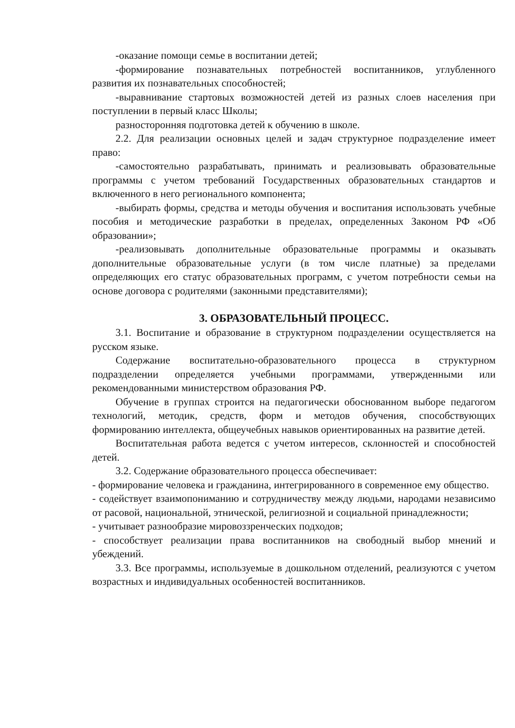-оказание помощи семье в воспитании детей;
-формирование познавательных потребностей воспитанников, углубленного развития их познавательных способностей;
-выравнивание стартовых возможностей детей из разных слоев населения при поступлении в первый класс Школы;
разносторонняя подготовка детей к обучению в школе.
2.2. Для реализации основных целей и задач структурное подразделение имеет право:
-самостоятельно разрабатывать, принимать и реализовывать образовательные программы с учетом требований Государственных образовательных стандартов и включенного в него регионального компонента;
-выбирать формы, средства и методы обучения и воспитания использовать учебные пособия и методические разработки в пределах, определенных Законом РФ «Об образовании»;
-реализовывать дополнительные образовательные программы и оказывать дополнительные образовательные услуги (в том числе платные) за пределами определяющих его статус образовательных программ, с учетом потребности семьи на основе договора с родителями (законными представителями);
3. ОБРАЗОВАТЕЛЬНЫЙ ПРОЦЕСС.
3.1. Воспитание и образование в структурном подразделении осуществляется на русском языке.
Содержание воспитательно-образовательного процесса в структурном подразделении определяется учебными программами, утвержденными или рекомендованными министерством образования РФ.
Обучение в группах строится на педагогически обоснованном выборе педагогом технологий, методик, средств, форм и методов обучения, способствующих формированию интеллекта, общеучебных навыков ориентированных на развитие детей.
Воспитательная работа ведется с учетом интересов, склонностей и способностей детей.
3.2. Содержание образовательного процесса обеспечивает:
- формирование человека и гражданина, интегрированного в современное ему общество.
- содействует взаимопониманию и сотрудничеству между людьми, народами независимо от расовой, национальной, этнической, религиозной и социальной принадлежности;
- учитывает разнообразие мировоззренческих подходов;
- способствует реализации права воспитанников на свободный выбор мнений и убеждений.
3.3. Все программы, используемые в дошкольном отделений, реализуются с учетом возрастных и индивидуальных особенностей воспитанников.